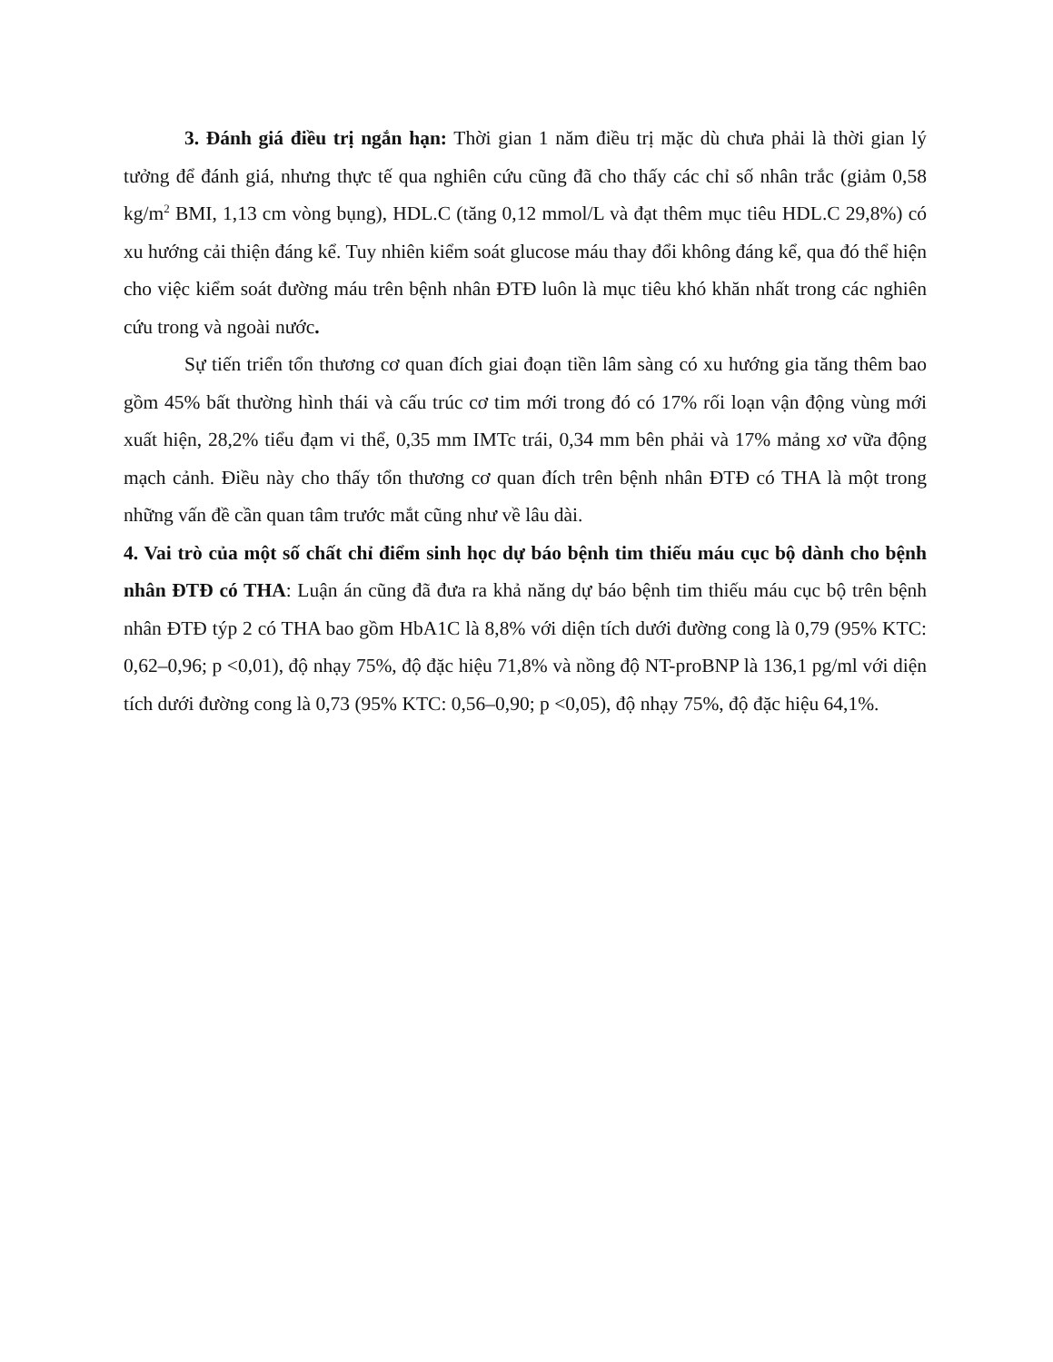3. Đánh giá điều trị ngắn hạn: Thời gian 1 năm điều trị mặc dù chưa phải là thời gian lý tưởng để đánh giá, nhưng thực tế qua nghiên cứu cũng đã cho thấy các chỉ số nhân trắc (giảm 0,58 kg/m<sup>2</sup> BMI, 1,13 cm vòng bụng), HDL.C (tăng 0,12 mmol/L và đạt thêm mục tiêu HDL.C 29,8%) có xu hướng cải thiện đáng kể. Tuy nhiên kiểm soát glucose máu thay đổi không đáng kể, qua đó thể hiện cho việc kiểm soát đường máu trên bệnh nhân ĐTĐ luôn là mục tiêu khó khăn nhất trong các nghiên cứu trong và ngoài nước.
Sự tiến triển tổn thương cơ quan đích giai đoạn tiền lâm sàng có xu hướng gia tăng thêm bao gồm 45% bất thường hình thái và cấu trúc cơ tim mới trong đó có 17% rối loạn vận động vùng mới xuất hiện, 28,2% tiểu đạm vi thể, 0,35 mm IMTc trái, 0,34 mm bên phải và 17% mảng xơ vữa động mạch cảnh. Điều này cho thấy tổn thương cơ quan đích trên bệnh nhân ĐTĐ có THA là một trong những vấn đề cần quan tâm trước mắt cũng như về lâu dài.
4. Vai trò của một số chất chỉ điểm sinh học dự báo bệnh tim thiếu máu cục bộ dành cho bệnh nhân ĐTĐ có THA: Luận án cũng đã đưa ra khả năng dự báo bệnh tim thiếu máu cục bộ trên bệnh nhân ĐTĐ týp 2 có THA bao gồm HbA1C là 8,8% với diện tích dưới đường cong là 0,79 (95% KTC: 0,62–0,96; p <0,01), độ nhạy 75%, độ đặc hiệu 71,8% và nồng độ NT-proBNP là 136,1 pg/ml với diện tích dưới đường cong là 0,73 (95% KTC: 0,56–0,90; p <0,05), độ nhạy 75%, độ đặc hiệu 64,1%.